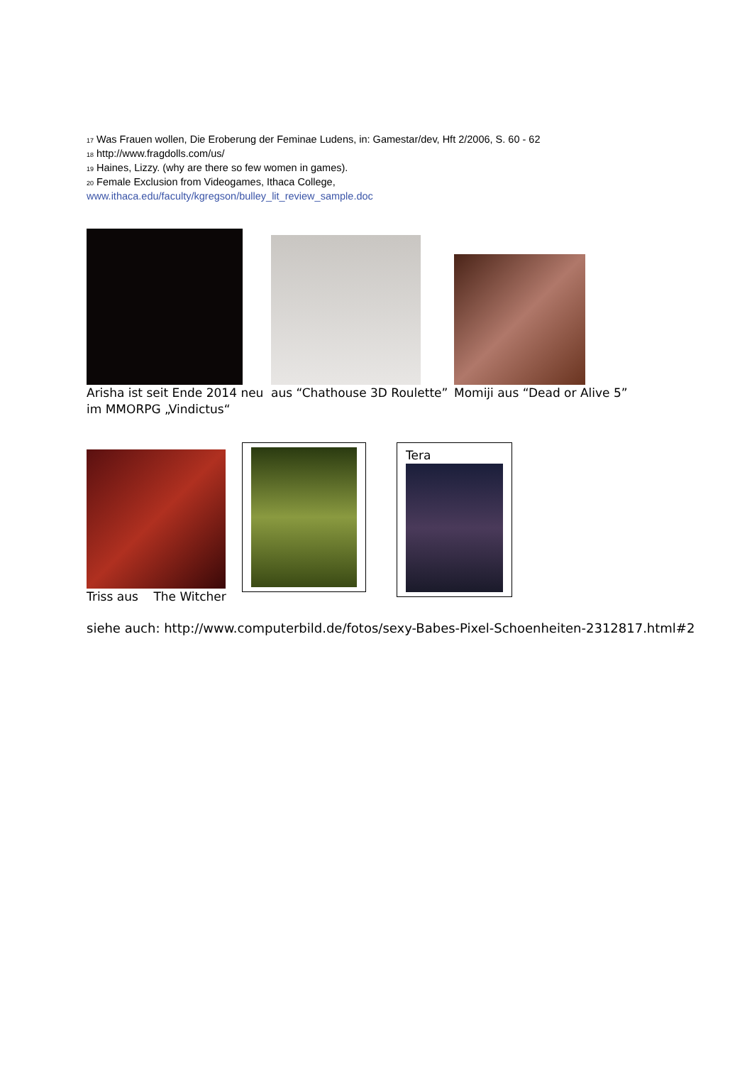<sup>17</sup> Was Frauen wollen, Die Eroberung der Feminae Ludens, in: Gamestar/dev, Hft 2/2006, S. 60 - 62
<sup>18</sup> http://www.fragdolls.com/us/
<sup>19</sup> Haines, Lizzy. (why are there so few women in games).
<sup>20</sup> Female Exclusion from Videogames, Ithaca College,
www.ithaca.edu/faculty/kgregson/bulley_lit_review_sample.doc
Arisha ist seit Ende 2014 neu im MMORPG „Vindictus“
aus “Chathouse 3D Roulette”
Momiji aus “Dead or Alive 5”
Triss aus The Witcher
Tera
siehe auch: http://www.computerbild.de/fotos/sexy-Babes-Pixel-Schoenheiten-2312817.html#2